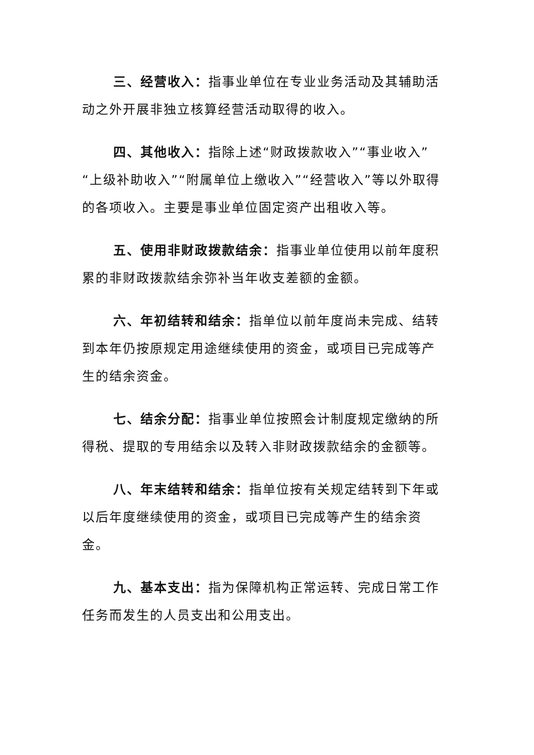三、经营收入：指事业单位在专业业务活动及其辅助活动之外开展非独立核算经营活动取得的收入。
四、其他收入：指除上述“财政拨款收入”“事业收入”“上级补助收入”“附属单位上缴收入”“经营收入”等以外取得的各项收入。主要是事业单位固定资产出租收入等。
五、使用非财政拨款结余：指事业单位使用以前年度积累的非财政拨款结余弥补当年收支差额的金额。
六、年初结转和结余：指单位以前年度尚未完成、结转到本年仍按原规定用途继续使用的资金，或项目已完成等产生的结余资金。
七、结余分配：指事业单位按照会计制度规定缴纳的所得税、提取的专用结余以及转入非财政拨款结余的金额等。
八、年末结转和结余：指单位按有关规定结转到下年或以后年度继续使用的资金，或项目已完成等产生的结余资金。
九、基本支出：指为保障机构正常运转、完成日常工作任务而发生的人员支出和公用支出。